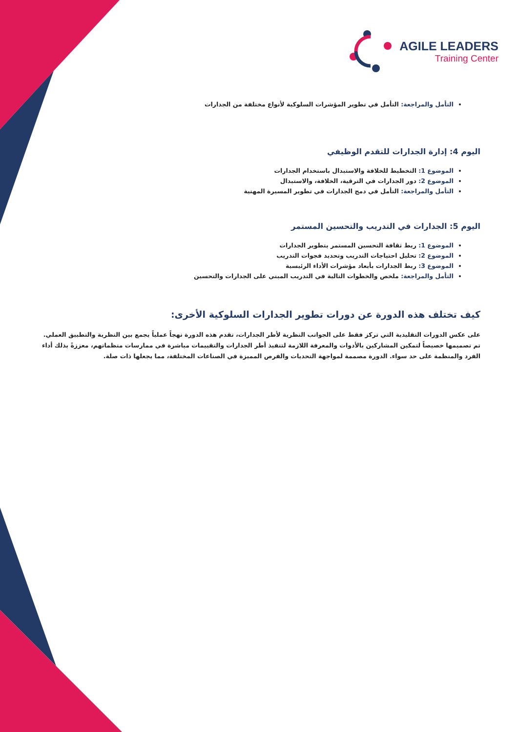AGILE LEADERS
Training Center
التأمل والمراجعة: التأمل في تطوير المؤشرات السلوكية لأنواع مختلفة من الجدارات
اليوم 4: إدارة الجدارات للتقدم الوظيفي
الموضوع 1: التخطيط للخلافة والاستبدال باستخدام الجدارات
الموضوع 2: دور الجدارات في الترقية، الخلافة، والاستبدال
التأمل والمراجعة: التأمل في دمج الجدارات في تطوير المسيرة المهنية
اليوم 5: الجدارات في التدريب والتحسين المستمر
الموضوع 1: ربط ثقافة التحسين المستمر بتطوير الجدارات
الموضوع 2: تحليل احتياجات التدريب وتحديد فجوات التدريب
الموضوع 3: ربط الجدارات بأبعاد مؤشرات الأداء الرئيسية
التأمل والمراجعة: ملخص والخطوات التالية في التدريب المبني على الجدارات والتحسين
كيف تختلف هذه الدورة عن دورات تطوير الجدارات السلوكية الأخرى:
على عكس الدورات التقليدية التي تركز فقط على الجوانب النظرية لأطر الجدارات، تقدم هذه الدورة نهجاً عملياً يجمع بين النظرية والتطبيق العملي. تم تصميمها خصيصاً لتمكين المشاركين بالأدوات والمعرفة اللازمة لتنفيذ أطر الجدارات والتقييمات مباشرة في ممارسات منظماتهم، معززةً بذلك أداء الفرد والمنظمة على حد سواء. الدورة مصممة لمواجهة التحديات والفرص المميزة في الصناعات المختلفة، مما يجعلها ذات صلة.